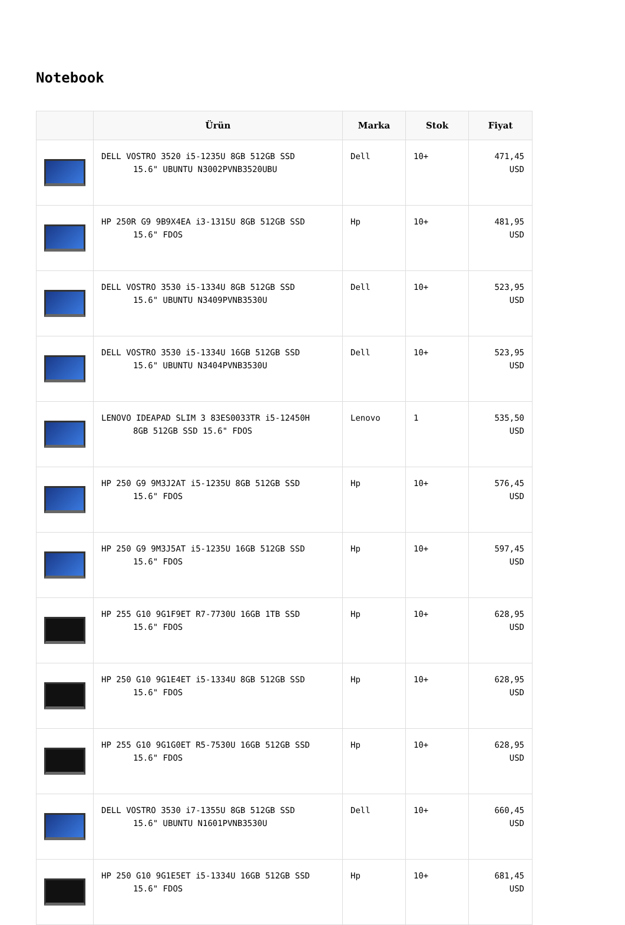Notebook
| | Ürün | Marka | Stok | Fiyat |
| --- | --- | --- | --- | --- |
| | DELL VOSTRO 3520 i5-1235U 8GB 512GB SSD 15.6" UBUNTU N3002PVNB3520UBU | Dell | 10+ | 471,45 USD |
| | HP 250R G9 9B9X4EA i3-1315U 8GB 512GB SSD 15.6" FDOS | Hp | 10+ | 481,95 USD |
| | DELL VOSTRO 3530 i5-1334U 8GB 512GB SSD 15.6" UBUNTU N3409PVNB3530U | Dell | 10+ | 523,95 USD |
| | DELL VOSTRO 3530 i5-1334U 16GB 512GB SSD 15.6" UBUNTU N3404PVNB3530U | Dell | 10+ | 523,95 USD |
| | LENOVO IDEAPAD SLIM 3 83ES0033TR i5-12450H 8GB 512GB SSD 15.6" FDOS | Lenovo | 1 | 535,50 USD |
| | HP 250 G9 9M3J2AT i5-1235U 8GB 512GB SSD 15.6" FDOS | Hp | 10+ | 576,45 USD |
| | HP 250 G9 9M3J5AT i5-1235U 16GB 512GB SSD 15.6" FDOS | Hp | 10+ | 597,45 USD |
| | HP 255 G10 9G1F9ET R7-7730U 16GB 1TB SSD 15.6" FDOS | Hp | 10+ | 628,95 USD |
| | HP 250 G10 9G1E4ET i5-1334U 8GB 512GB SSD 15.6" FDOS | Hp | 10+ | 628,95 USD |
| | HP 255 G10 9G1G0ET R5-7530U 16GB 512GB SSD 15.6" FDOS | Hp | 10+ | 628,95 USD |
| | DELL VOSTRO 3530 i7-1355U 8GB 512GB SSD 15.6" UBUNTU N1601PVNB3530U | Dell | 10+ | 660,45 USD |
| | HP 250 G10 9G1E5ET i5-1334U 16GB 512GB SSD 15.6" FDOS | Hp | 10+ | 681,45 USD |